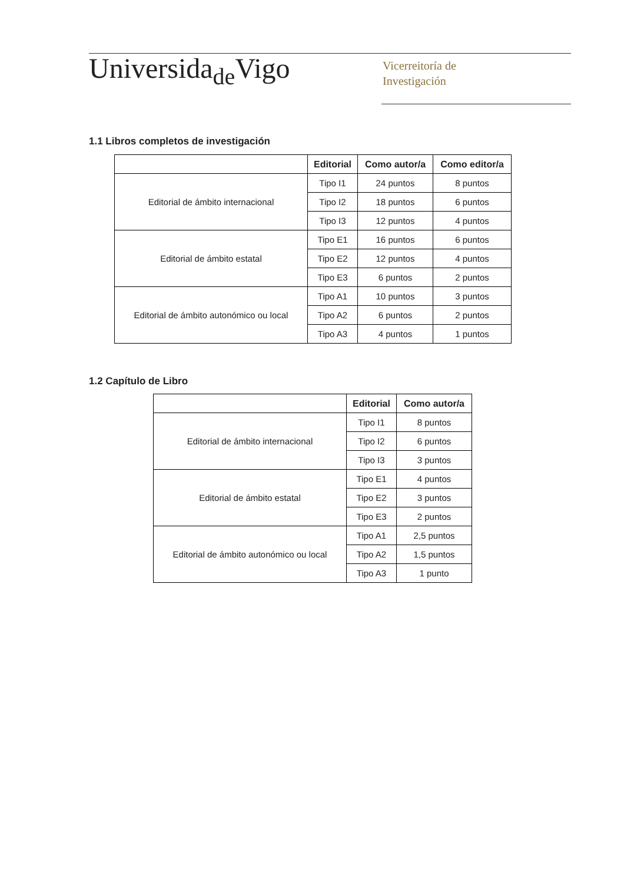Universida<sub>de</sub>Vigo
Vicerreitoría de
Investigación
1.1 Libros completos de investigación
| | Editorial | Como autor/a | Como editor/a |
| --- | --- | --- | --- |
| Editorial de ámbito internacional | Tipo I1 | 24 puntos | 8 puntos |
| | Tipo I2 | 18 puntos | 6 puntos |
| | Tipo I3 | 12 puntos | 4 puntos |
| Editorial de ámbito estatal | Tipo E1 | 16 puntos | 6 puntos |
| | Tipo E2 | 12 puntos | 4 puntos |
| | Tipo E3 | 6 puntos | 2 puntos |
| Editorial de ámbito autonómico ou local | Tipo A1 | 10 puntos | 3 puntos |
| | Tipo A2 | 6 puntos | 2 puntos |
| | Tipo A3 | 4 puntos | 1 puntos |
1.2 Capítulo de Libro
| | Editorial | Como autor/a |
| --- | --- | --- |
| Editorial de ámbito internacional | Tipo I1 | 8 puntos |
| | Tipo I2 | 6 puntos |
| | Tipo I3 | 3 puntos |
| Editorial de ámbito estatal | Tipo E1 | 4 puntos |
| | Tipo E2 | 3 puntos |
| | Tipo E3 | 2 puntos |
| Editorial de ámbito autonómico ou local | Tipo A1 | 2,5 puntos |
| | Tipo A2 | 1,5 puntos |
| | Tipo A3 | 1 punto |